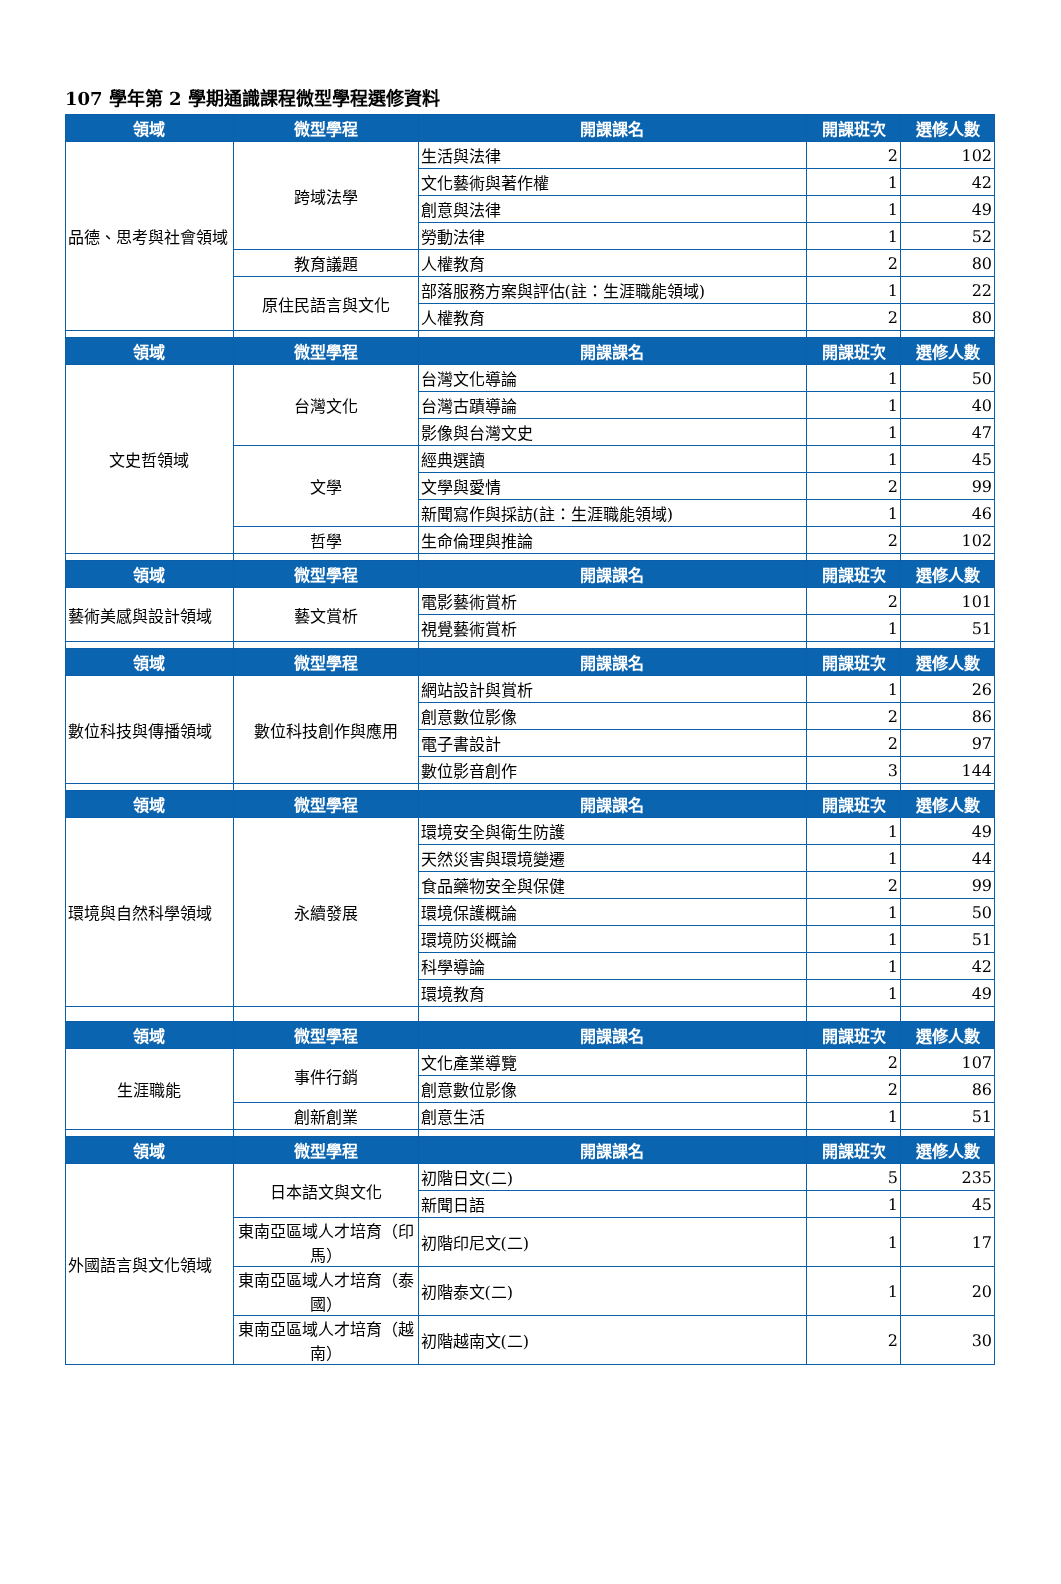107 學年第 2 學期通識課程微型學程選修資料
| 領域 | 微型學程 | 開課課名 | 開課班次 | 選修人數 |
| --- | --- | --- | --- | --- |
| 品德、思考與社會領域 | 跨域法學 | 生活與法律 | 2 | 102 |
| | | 文化藝術與著作權 | 1 | 42 |
| | | 創意與法律 | 1 | 49 |
| | | 勞動法律 | 1 | 52 |
| | 教育議題 | 人權教育 | 2 | 80 |
| | 原住民語言與文化 | 部落服務方案與評估(註：生涯職能領域) | 1 | 22 |
| | | 人權教育 | 2 | 80 |
| 領域 | 微型學程 | 開課課名 | 開課班次 | 選修人數 |
| 文史哲領域 | 台灣文化 | 台灣文化導論 | 1 | 50 |
| | | 台灣古蹟導論 | 1 | 40 |
| | | 影像與台灣文史 | 1 | 47 |
| | 文學 | 經典選讀 | 1 | 45 |
| | | 文學與愛情 | 2 | 99 |
| | | 新聞寫作與採訪(註：生涯職能領域) | 1 | 46 |
| | 哲學 | 生命倫理與推論 | 2 | 102 |
| 領域 | 微型學程 | 開課課名 | 開課班次 | 選修人數 |
| 藝術美感與設計領域 | 藝文賞析 | 電影藝術賞析 | 2 | 101 |
| | | 視覺藝術賞析 | 1 | 51 |
| 領域 | 微型學程 | 開課課名 | 開課班次 | 選修人數 |
| 數位科技與傳播領域 | 數位科技創作與應用 | 網站設計與賞析 | 1 | 26 |
| | | 創意數位影像 | 2 | 86 |
| | | 電子書設計 | 2 | 97 |
| | | 數位影音創作 | 3 | 144 |
| 領域 | 微型學程 | 開課課名 | 開課班次 | 選修人數 |
| 環境與自然科學領域 | 永續發展 | 環境安全與衛生防護 | 1 | 49 |
| | | 天然災害與環境變遷 | 1 | 44 |
| | | 食品藥物安全與保健 | 2 | 99 |
| | | 環境保護概論 | 1 | 50 |
| | | 環境防災概論 | 1 | 51 |
| | | 科學導論 | 1 | 42 |
| | | 環境教育 | 1 | 49 |
| 領域 | 微型學程 | 開課課名 | 開課班次 | 選修人數 |
| 生涯職能 | 事件行銷 | 文化產業導覽 | 2 | 107 |
| | | 創意數位影像 | 2 | 86 |
| | 創新創業 | 創意生活 | 1 | 51 |
| 領域 | 微型學程 | 開課課名 | 開課班次 | 選修人數 |
| 外國語言與文化領域 | 日本語文與文化 | 初階日文(二) | 5 | 235 |
| | | 新聞日語 | 1 | 45 |
| | 東南亞區域人才培育（印馬） | 初階印尼文(二) | 1 | 17 |
| | 東南亞區域人才培育（泰國） | 初階泰文(二) | 1 | 20 |
| | 東南亞區域人才培育（越南） | 初階越南文(二) | 2 | 30 |